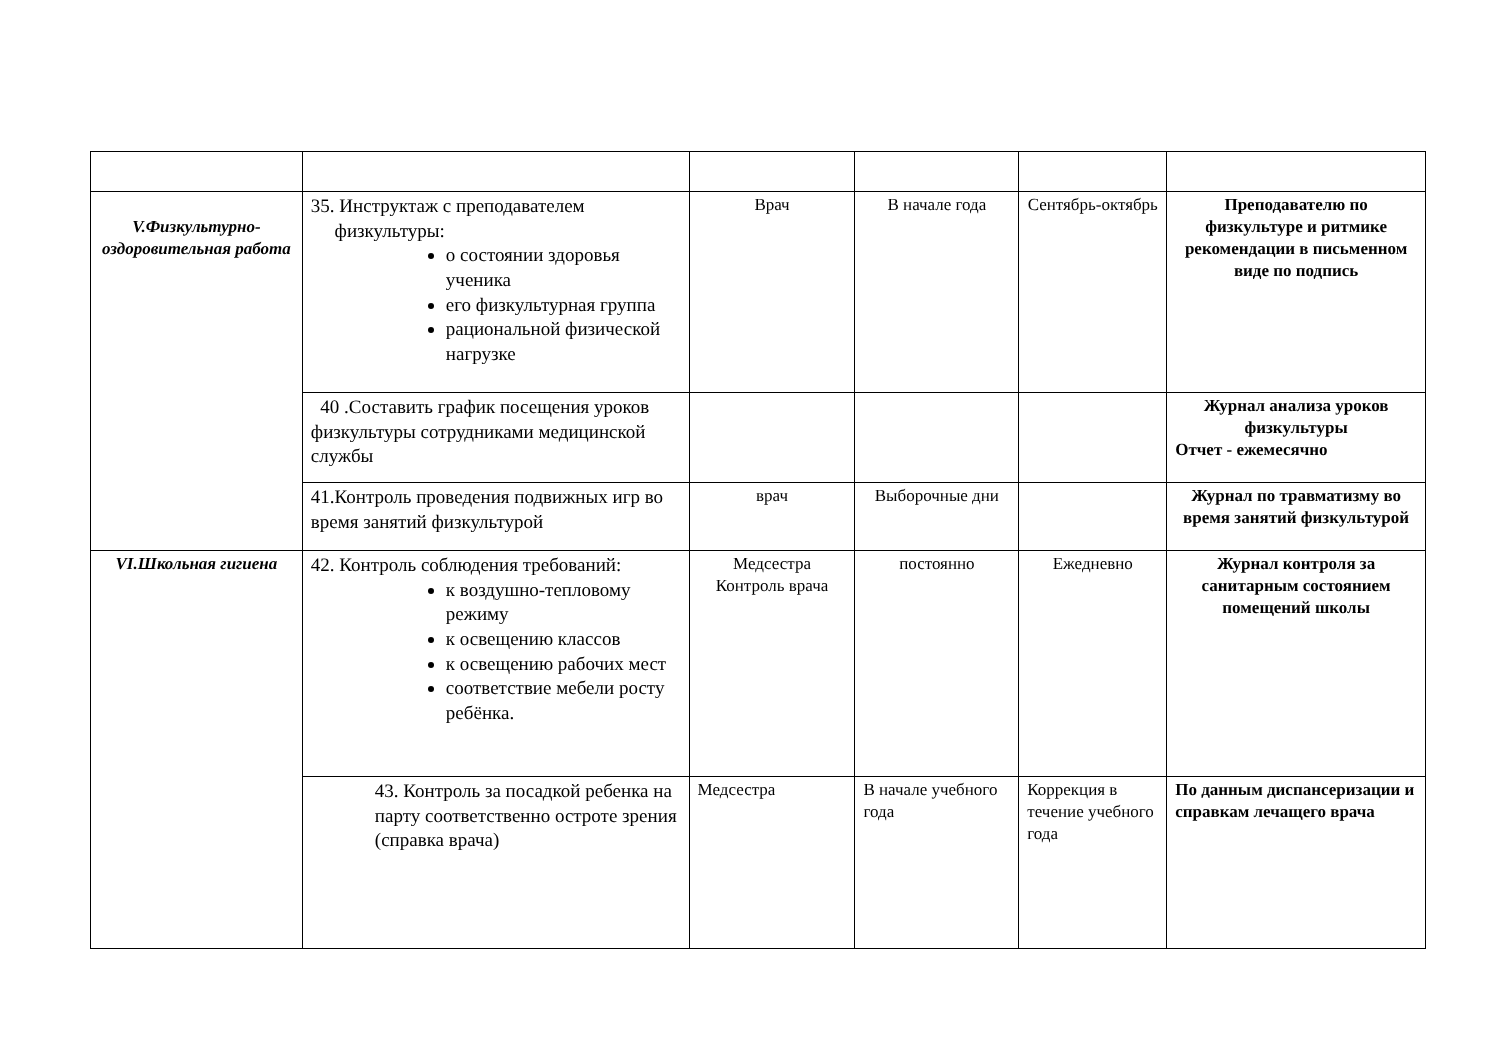| V.Физкультурно-оздоровительная работа | 35. Инструктаж с преподавателем физкультуры: о состоянии здоровья ученика его физкультурная группа рациональной физической нагрузке | Врач | В начале года | Сентябрь-октябрь | Преподавателю по физкультуре и ритмике рекомендации в письменном виде по подпись |
| | 40 .Составить график посещения уроков физкультуры сотрудниками медицинской службы | | | | Журнал анализа уроков физкультуры Отчет - ежемесячно |
| | 41.Контроль проведения подвижных игр во время занятий физкультурой | врач | Выборочные дни | | Журнал по травматизму во время занятий физкультурой |
| VI.Школьная гигиена | 42. Контроль соблюдения требований: к воздушно-тепловому режиму к освещению классов к освещению рабочих мест соответствие мебели росту ребёнка. | Медсестра Контроль врача | постоянно | Ежедневно | Журнал контроля за санитарным состоянием помещений школы |
| | 43. Контроль за посадкой ребенка на парту соответственно остроте зрения (справка врача) | Медсестра | В начале учебного года | Коррекция в течение учебного года | По данным диспансеризации и справкам лечащего врача |